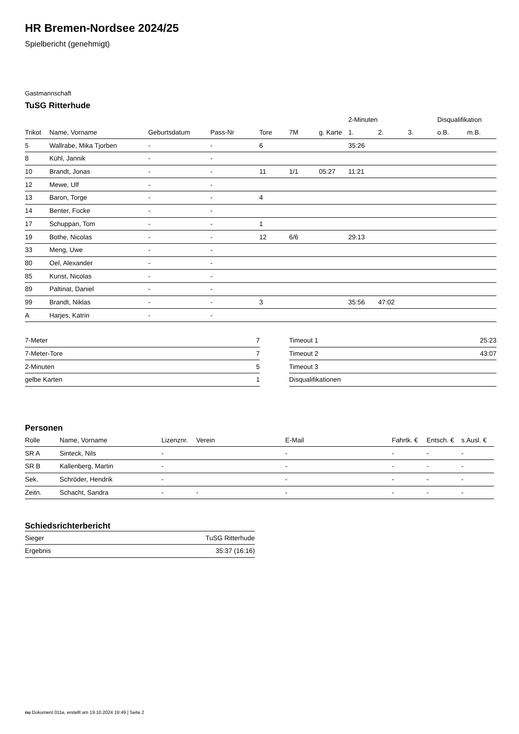HR Bremen-Nordsee 2024/25
Spielbericht (genehmigt)
Gastmannschaft
TuSG Ritterhude
| | | | | | | | 2-Minuten | | | Disqualifikation | |
| --- | --- | --- | --- | --- | --- | --- | --- | --- | --- | --- | --- |
| Trikot | Name, Vorname | Geburtsdatum | Pass-Nr | Tore | 7M | g. Karte | 1. | 2. | 3. | o.B. | m.B. |
| 5 | Wallrabe, Mika Tjorben | - | - | 6 | | | 35:26 | | | | |
| 8 | Kühl, Jannik | - | - | | | | | | | | |
| 10 | Brandt, Jonas | - | - | 11 | 1/1 | 05:27 | 11:21 | | | | |
| 12 | Mewe, Ulf | - | - | | | | | | | | |
| 13 | Baron, Torge | - | - | 4 | | | | | | | |
| 14 | Benter, Focke | - | - | | | | | | | | |
| 17 | Schuppan, Tom | - | - | 1 | | | | | | | |
| 19 | Bothe, Nicolas | - | - | 12 | 6/6 | | 29:13 | | | | |
| 33 | Meng, Uwe | - | - | | | | | | | | |
| 80 | Oel, Alexander | - | - | | | | | | | | |
| 85 | Kunst, Nicolas | - | - | | | | | | | | |
| 89 | Paltinat, Daniel | - | - | | | | | | | | |
| 99 | Brandt, Niklas | - | - | 3 | | | 35:56 | 47:02 | | | |
| A | Harjes, Katrin | - | - | | | | | | | | |
| 7-Meter | 7 |
| 7-Meter-Tore | 7 |
| 2-Minuten | 5 |
| gelbe Karten | 1 |
| Timeout 1 | 25:23 |
| Timeout 2 | 43:07 |
| Timeout 3 | |
| Disqualifikationen | |
Personen
| Rolle | Name, Vorname | Lizenznr. | Verein | E-Mail | Fahrtk. € | Entsch. € | s.Ausl. € |
| --- | --- | --- | --- | --- | --- | --- | --- |
| SR A | Sinteck, Nils | - | | - | - | - | - |
| SR B | Kallenberg, Martin | - | | - | - | - | - |
| Sek. | Schröder, Hendrik | - | | - | - | - | - |
| Zeitn. | Schacht, Sandra | - | - | - | - | - | - |
Schiedsrichterbericht
| Sieger | TuSG Ritterhude |
| Ergebnis | 35:37 (16:16) |
nu.Dokument 011e, erstellt am 19.10.2024 19:49 | Seite 2